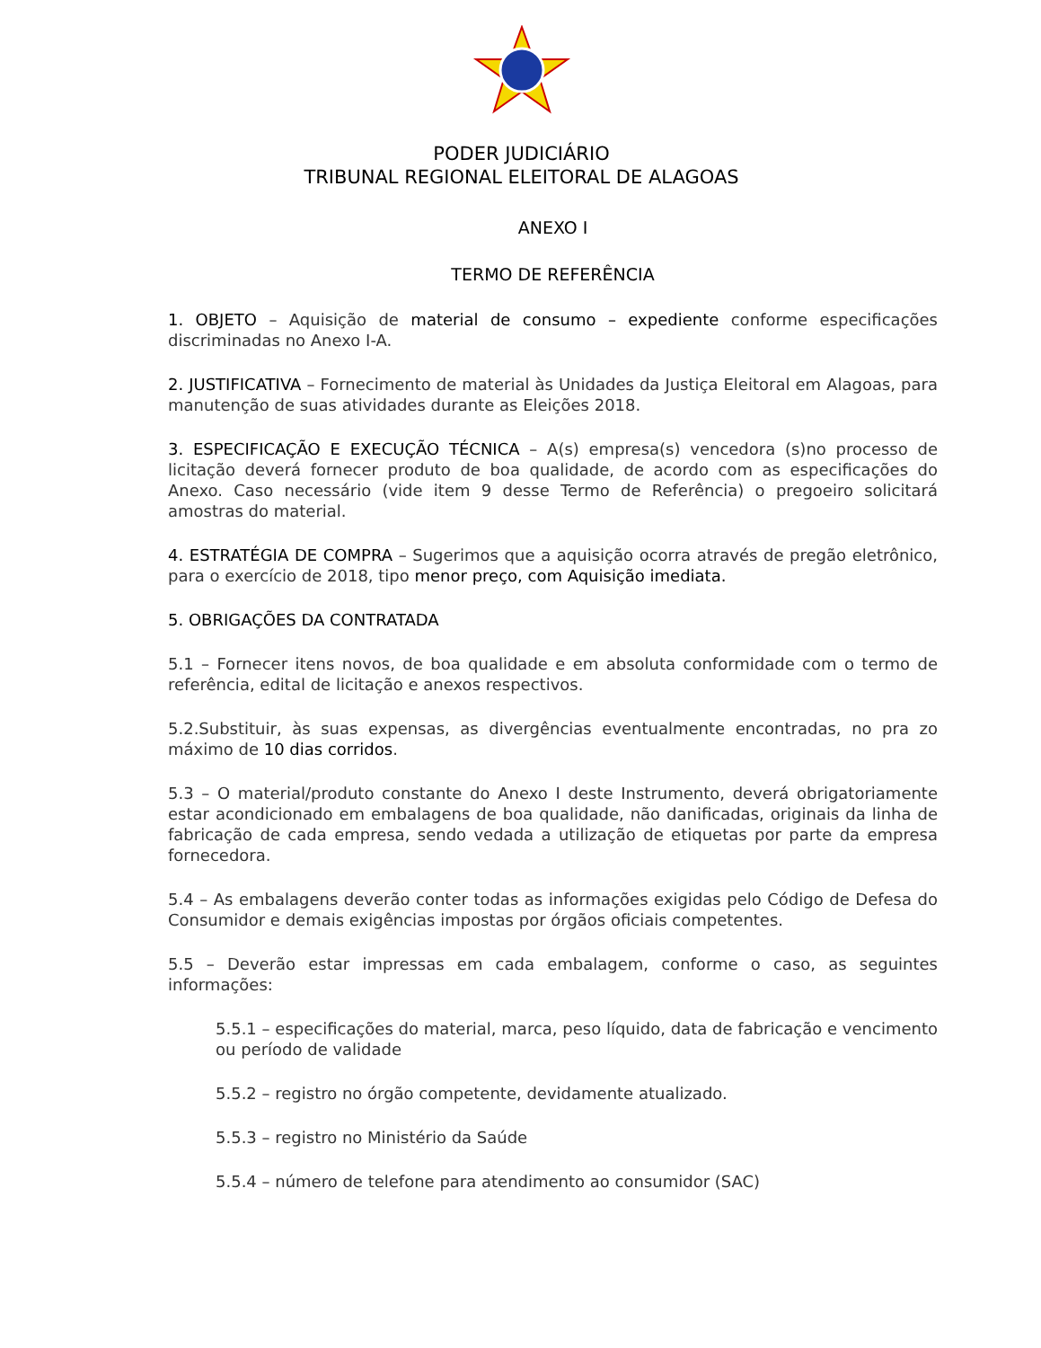PODER JUDICIÁRIO
TRIBUNAL REGIONAL ELEITORAL DE ALAGOAS
ANEXO I
TERMO DE REFERÊNCIA
1. OBJETO – Aquisição de material de consumo – expediente conforme especificações discriminadas no Anexo I-A.
2. JUSTIFICATIVA – Fornecimento de material às Unidades da Justiça Eleitoral em Alagoas, para manutenção de suas atividades durante as Eleições 2018.
3. ESPECIFICAÇÃO E EXECUÇÃO TÉCNICA – A(s) empresa(s) vencedora (s)no processo de licitação deverá fornecer produto de boa qualidade, de acordo com as especificações do Anexo. Caso necessário (vide item 9 desse Termo de Referência) o pregoeiro solicitará amostras do material.
4. ESTRATÉGIA DE COMPRA – Sugerimos que a aquisição ocorra através de pregão eletrônico, para o exercício de 2018, tipo menor preço, com Aquisição imediata.
5. OBRIGAÇÕES DA CONTRATADA
5.1 – Fornecer itens novos, de boa qualidade e em absoluta conformidade com o termo de referência, edital de licitação e anexos respectivos.
5.2.Substituir, às suas expensas, as divergências eventualmente encontradas, no pra zo máximo de 10 dias corridos.
5.3 – O material/produto constante do Anexo I deste Instrumento, deverá obrigatoriamente estar acondicionado em embalagens de boa qualidade, não danificadas, originais da linha de fabricação de cada empresa, sendo vedada a utilização de etiquetas por parte da empresa fornecedora.
5.4 – As embalagens deverão conter todas as informações exigidas pelo Código de Defesa do Consumidor e demais exigências impostas por órgãos oficiais competentes.
5.5 – Deverão estar impressas em cada embalagem, conforme o caso, as seguintes informações:
5.5.1 – especificações do material, marca, peso líquido, data de fabricação e vencimento ou período de validade
5.5.2 – registro no órgão competente, devidamente atualizado.
5.5.3 – registro no Ministério da Saúde
5.5.4 – número de telefone para atendimento ao consumidor (SAC)